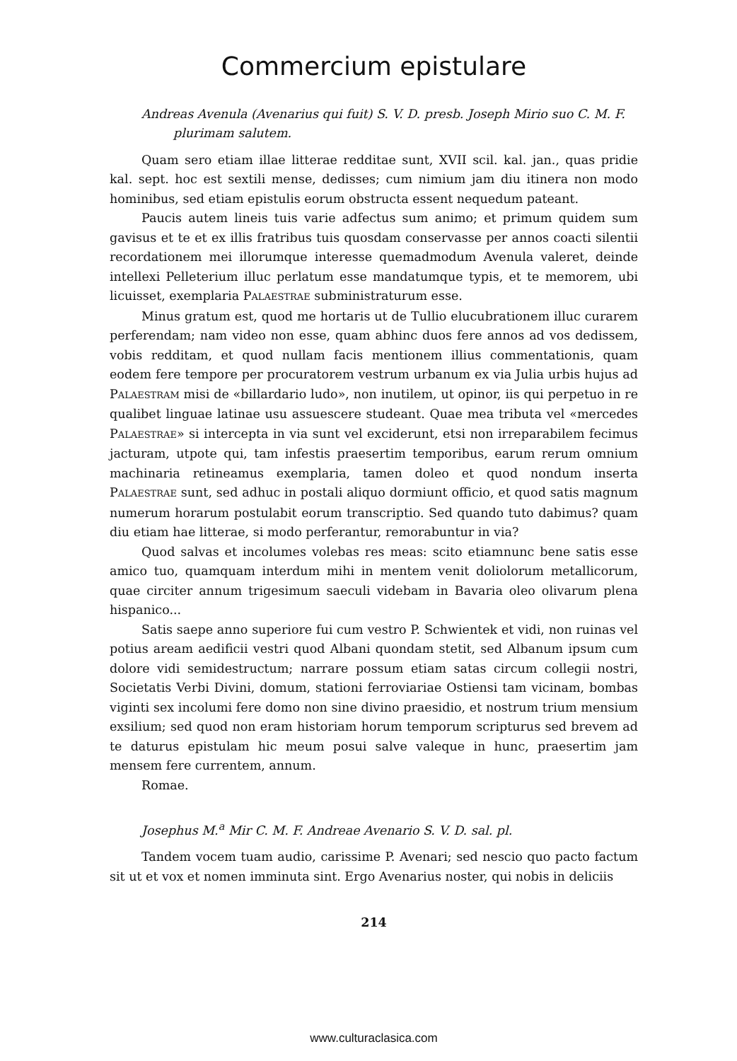Commercium epistulare
Andreas Avenula (Avenarius qui fuit) S. V. D. presb. Joseph Mirio suo C. M. F. plurimam salutem.
Quam sero etiam illae litterae redditae sunt, XVII scil. kal. jan., quas pridie kal. sept. hoc est sextili mense, dedisses; cum nimium jam diu itinera non modo hominibus, sed etiam epistulis eorum obstructa essent nequedum pateant.
Paucis autem lineis tuis varie adfectus sum animo; et primum quidem sum gavisus et te et ex illis fratribus tuis quosdam conservasse per annos coacti silentii recordationem mei illorumque interesse quemadmodum Avenula valeret, deinde intellexi Pelleterium illuc perlatum esse mandatumque typis, et te memorem, ubi licuisset, exemplaria PALAESTRAE subministraturum esse.
Minus gratum est, quod me hortaris ut de Tullio elucubrationem illuc curarem perferendam; nam video non esse, quam abhinc duos fere annos ad vos dedissem, vobis redditam, et quod nullam facis mentionem illius commentationis, quam eodem fere tempore per procuratorem vestrum urbanum ex via Julia urbis hujus ad PALAESTRAM misi de «billardario ludo», non inutilem, ut opinor, iis qui perpetuo in re qualibet linguae latinae usu assuescere studeant. Quae mea tributa vel «mercedes PALAESTRAE» si intercepta in via sunt vel exciderunt, etsi non irreparabilem fecimus jacturam, utpote qui, tam infestis praesertim temporibus, earum rerum omnium machinaria retineamus exemplaria, tamen doleo et quod nondum inserta PALAESTRAE sunt, sed adhuc in postali aliquo dormiunt officio, et quod satis magnum numerum horarum postulabit eorum transcriptio. Sed quando tuto dabimus? quam diu etiam hae litterae, si modo perferantur, remorabuntur in via?
Quod salvas et incolumes volebas res meas: scito etiamnunc bene satis esse amico tuo, quamquam interdum mihi in mentem venit doliolorum metallicorum, quae circiter annum trigesimum saeculi videbam in Bavaria oleo olivarum plena hispanico...
Satis saepe anno superiore fui cum vestro P. Schwientek et vidi, non ruinas vel potius aream aedificii vestri quod Albani quondam stetit, sed Albanum ipsum cum dolore vidi semidestructum; narrare possum etiam satas circum collegii nostri, Societatis Verbi Divini, domum, stationi ferroviariae Ostiensi tam vicinam, bombas viginti sex incolumi fere domo non sine divino praesidio, et nostrum trium mensium exsilium; sed quod non eram historiam horum temporum scripturus sed brevem ad te daturus epistulam hic meum posui salve valeque in hunc, praesertim jam mensem fere currentem, annum.
Romae.
Josephus M.<sup>a</sup> Mir C. M. F. Andreae Avenario S. V. D. sal. pl.
Tandem vocem tuam audio, carissime P. Avenari; sed nescio quo pacto factum sit ut et vox et nomen imminuta sint. Ergo Avenarius noster, qui nobis in deliciis
214
www.culturaclasica.com